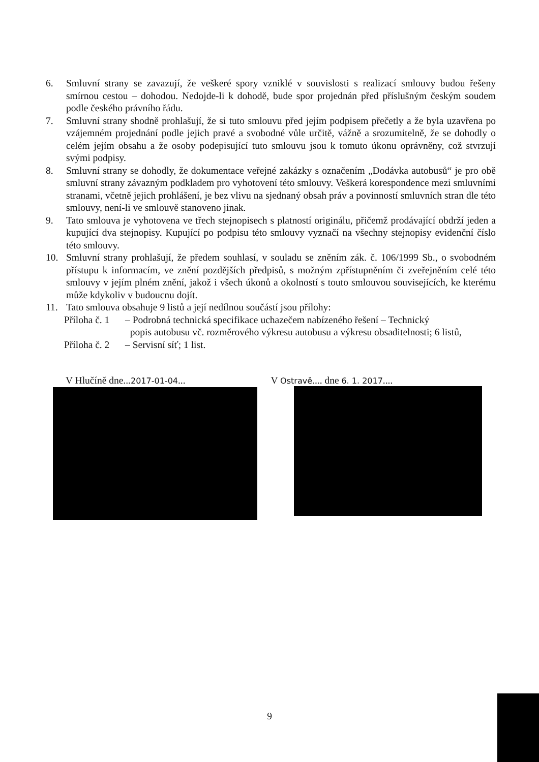6. Smluvní strany se zavazují, že veškeré spory vzniklé v souvislosti s realizací smlouvy budou řešeny smírnou cestou – dohodou. Nedojde-li k dohodě, bude spor projednán před příslušným českým soudem podle českého právního řádu.
7. Smluvní strany shodně prohlašují, že si tuto smlouvu před jejím podpisem přečetly a že byla uzavřena po vzájemném projednání podle jejich pravé a svobodné vůle určitě, vážně a srozumitelně, že se dohodly o celém jejím obsahu a že osoby podepisující tuto smlouvu jsou k tomuto úkonu oprávněny, což stvrzují svými podpisy.
8. Smluvní strany se dohodly, že dokumentace veřejné zakázky s označením „Dodávka autobusů“ je pro obě smluvní strany závazným podkladem pro vyhotovení této smlouvy. Veškerá korespondence mezi smluvními stranami, včetně jejich prohlášení, je bez vlivu na sjednaný obsah práv a povinností smluvních stran dle této smlouvy, není-li ve smlouvě stanoveno jinak.
9. Tato smlouva je vyhotovena ve třech stejnopisech s platností originálu, přičemž prodávající obdrží jeden a kupující dva stejnopisy. Kupující po podpisu této smlouvy vyznačí na všechny stejnopisy evidenční číslo této smlouvy.
10. Smluvní strany prohlašují, že předem souhlasí, v souladu se zněním zák. č. 106/1999 Sb., o svobodném přístupu k informacím, ve znění pozdějších předpisů, s možným zpřístupněním či zveřejněním celé této smlouvy v jejím plném znění, jakož i všech úkonů a okolností s touto smlouvou souvisejících, ke kterému může kdykoliv v budoucnu dojít.
11. Tato smlouva obsahuje 9 listů a její nedílnou součástí jsou přílohy:
Příloha č. 1
– Podrobná technická specifikace uchazečem nabízeného řešení – Technický
popis autobusu vč. rozměrového výkresu autobusu a výkresu obsaditelnosti; 6 listů,
Příloha č. 2
– Servisní síť; 1 list.
V Hlučíně dne...2017-01-04... V Ostravě.... dne 6. 1. 2017....
9